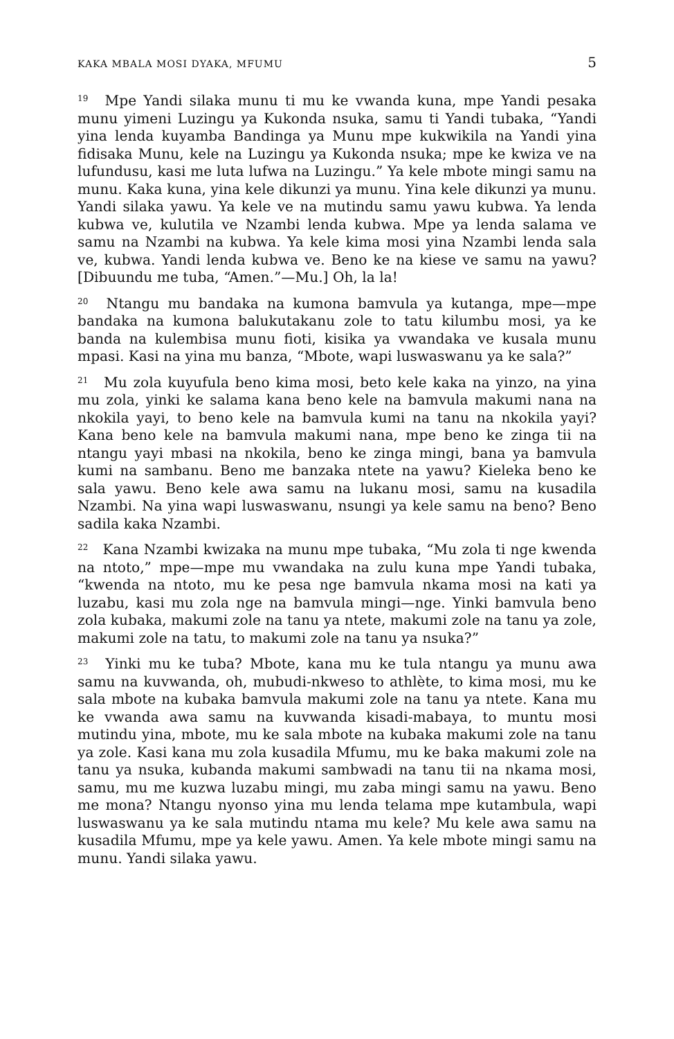KAKA MBALA MOSI DYAKA, MFUMU 5
<sup>19</sup> Mpe Yandi silaka munu ti mu ke vwanda kuna, mpe Yandi pesaka munu yimeni Luzingu ya Kukonda nsuka, samu ti Yandi tubaka, “Yandi yina lenda kuyamba Bandinga ya Munu mpe kukwikila na Yandi yina fidisaka Munu, kele na Luzingu ya Kukonda nsuka; mpe ke kwiza ve na lufundusu, kasi me luta lufwa na Luzingu.” Ya kele mbote mingi samu na munu. Kaka kuna, yina kele dikunzi ya munu. Yina kele dikunzi ya munu. Yandi silaka yawu. Ya kele ve na mutindu samu yawu kubwa. Ya lenda kubwa ve, kulutila ve Nzambi lenda kubwa. Mpe ya lenda salama ve samu na Nzambi na kubwa. Ya kele kima mosi yina Nzambi lenda sala ve, kubwa. Yandi lenda kubwa ve. Beno ke na kiese ve samu na yawu? [Dibuundu me tuba, “Amen.”—Mu.] Oh, la la!
<sup>20</sup> Ntangu mu bandaka na kumona bamvula ya kutanga, mpe—mpe bandaka na kumona balukutakanu zole to tatu kilumbu mosi, ya ke banda na kulembisa munu fioti, kisika ya vwandaka ve kusala munu mpasi. Kasi na yina mu banza, “Mbote, wapi luswaswanu ya ke sala?”
<sup>21</sup> Mu zola kuyufula beno kima mosi, beto kele kaka na yinzo, na yina mu zola, yinki ke salama kana beno kele na bamvula makumi nana na nkokila yayi, to beno kele na bamvula kumi na tanu na nkokila yayi? Kana beno kele na bamvula makumi nana, mpe beno ke zinga tii na ntangu yayi mbasi na nkokila, beno ke zinga mingi, bana ya bamvula kumi na sambanu. Beno me banzaka ntete na yawu? Kieleka beno ke sala yawu. Beno kele awa samu na lukanu mosi, samu na kusadila Nzambi. Na yina wapi luswaswanu, nsungi ya kele samu na beno? Beno sadila kaka Nzambi.
<sup>22</sup> Kana Nzambi kwizaka na munu mpe tubaka, “Mu zola ti nge kwenda na ntoto,” mpe—mpe mu vwandaka na zulu kuna mpe Yandi tubaka, “kwenda na ntoto, mu ke pesa nge bamvula nkama mosi na kati ya luzabu, kasi mu zola nge na bamvula mingi—nge. Yinki bamvula beno zola kubaka, makumi zole na tanu ya ntete, makumi zole na tanu ya zole, makumi zole na tatu, to makumi zole na tanu ya nsuka?”
<sup>23</sup> Yinki mu ke tuba? Mbote, kana mu ke tula ntangu ya munu awa samu na kuvwanda, oh, mubudi-nkweso to athlète, to kima mosi, mu ke sala mbote na kubaka bamvula makumi zole na tanu ya ntete. Kana mu ke vwanda awa samu na kuvwanda kisadi-mabaya, to muntu mosi mutindu yina, mbote, mu ke sala mbote na kubaka makumi zole na tanu ya zole. Kasi kana mu zola kusadila Mfumu, mu ke baka makumi zole na tanu ya nsuka, kubanda makumi sambwadi na tanu tii na nkama mosi, samu, mu me kuzwa luzabu mingi, mu zaba mingi samu na yawu. Beno me mona? Ntangu nyonso yina mu lenda telama mpe kutambula, wapi luswaswanu ya ke sala mutindu ntama mu kele? Mu kele awa samu na kusadila Mfumu, mpe ya kele yawu. Amen. Ya kele mbote mingi samu na munu. Yandi silaka yawu.